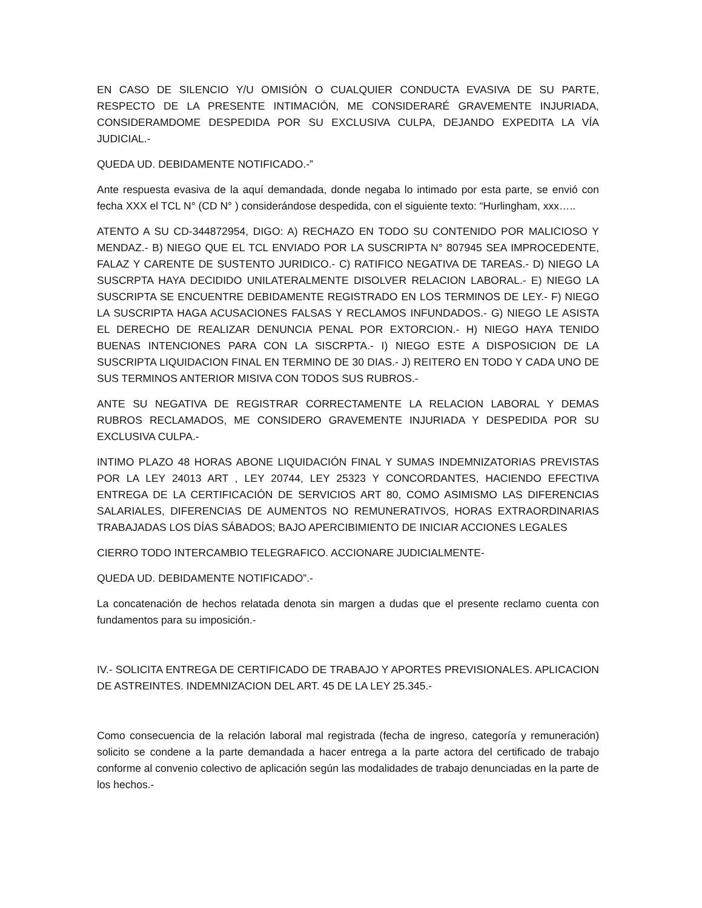EN CASO DE SILENCIO Y/U OMISIÓN O CUALQUIER CONDUCTA EVASIVA DE SU PARTE, RESPECTO DE LA PRESENTE INTIMACIÓN, ME CONSIDERARÉ GRAVEMENTE INJURIADA, CONSIDERAMDOME DESPEDIDA POR SU EXCLUSIVA CULPA, DEJANDO EXPEDITA LA VÍA JUDICIAL.-
QUEDA UD. DEBIDAMENTE NOTIFICADO.-”
Ante respuesta evasiva de la aquí demandada, donde negaba lo intimado por esta parte, se envió con fecha XXX el TCL N° (CD N° ) considerándose despedida, con el siguiente texto: “Hurlingham, xxx…..
ATENTO A SU CD-344872954, DIGO: A) RECHAZO EN TODO SU CONTENIDO POR MALICIOSO Y MENDAZ.- B) NIEGO QUE EL TCL ENVIADO POR LA SUSCRIPTA N° 807945 SEA IMPROCEDENTE, FALAZ Y CARENTE DE SUSTENTO JURIDICO.- C) RATIFICO NEGATIVA DE TAREAS.- D) NIEGO LA SUSCRPTA HAYA DECIDIDO UNILATERALMENTE DISOLVER RELACION LABORAL.- E) NIEGO LA SUSCRIPTA SE ENCUENTRE DEBIDAMENTE REGISTRADO EN LOS TERMINOS DE LEY.- F) NIEGO LA SUSCRIPTA HAGA ACUSACIONES FALSAS Y RECLAMOS INFUNDADOS.- G) NIEGO LE ASISTA EL DERECHO DE REALIZAR DENUNCIA PENAL POR EXTORCION.- H) NIEGO HAYA TENIDO BUENAS INTENCIONES PARA CON LA SISCRPTA.- I) NIEGO ESTE A DISPOSICION DE LA SUSCRIPTA LIQUIDACION FINAL EN TERMINO DE 30 DIAS.- J) REITERO EN TODO Y CADA UNO DE SUS TERMINOS ANTERIOR MISIVA CON TODOS SUS RUBROS.-
ANTE SU NEGATIVA DE REGISTRAR CORRECTAMENTE LA RELACION LABORAL Y DEMAS RUBROS RECLAMADOS, ME CONSIDERO GRAVEMENTE INJURIADA Y DESPEDIDA POR SU EXCLUSIVA CULPA.-
INTIMO PLAZO 48 HORAS ABONE LIQUIDACIÓN FINAL Y SUMAS INDEMNIZATORIAS PREVISTAS POR LA LEY 24013 ART , LEY 20744, LEY 25323 Y CONCORDANTES, HACIENDO EFECTIVA ENTREGA DE LA CERTIFICACIÓN DE SERVICIOS ART 80, COMO ASIMISMO LAS DIFERENCIAS SALARIALES, DIFERENCIAS DE AUMENTOS NO REMUNERATIVOS, HORAS EXTRAORDINARIAS TRABAJADAS LOS DÍAS SÁBADOS; BAJO APERCIBIMIENTO DE INICIAR ACCIONES LEGALES
CIERRO TODO INTERCAMBIO TELEGRAFICO. ACCIONARE JUDICIALMENTE-
QUEDA UD. DEBIDAMENTE NOTIFICADO”.-
La concatenación de hechos relatada denota sin margen a dudas que el presente reclamo cuenta con fundamentos para su imposición.-
IV.- SOLICITA ENTREGA DE CERTIFICADO DE TRABAJO Y APORTES PREVISIONALES. APLICACION DE ASTREINTES. INDEMNIZACION DEL ART. 45 DE LA LEY 25.345.-
Como consecuencia de la relación laboral mal registrada (fecha de ingreso, categoría y remuneración) solicito se condene a la parte demandada a hacer entrega a la parte actora del certificado de trabajo conforme al convenio colectivo de aplicación según las modalidades de trabajo denunciadas en la parte de los hechos.-